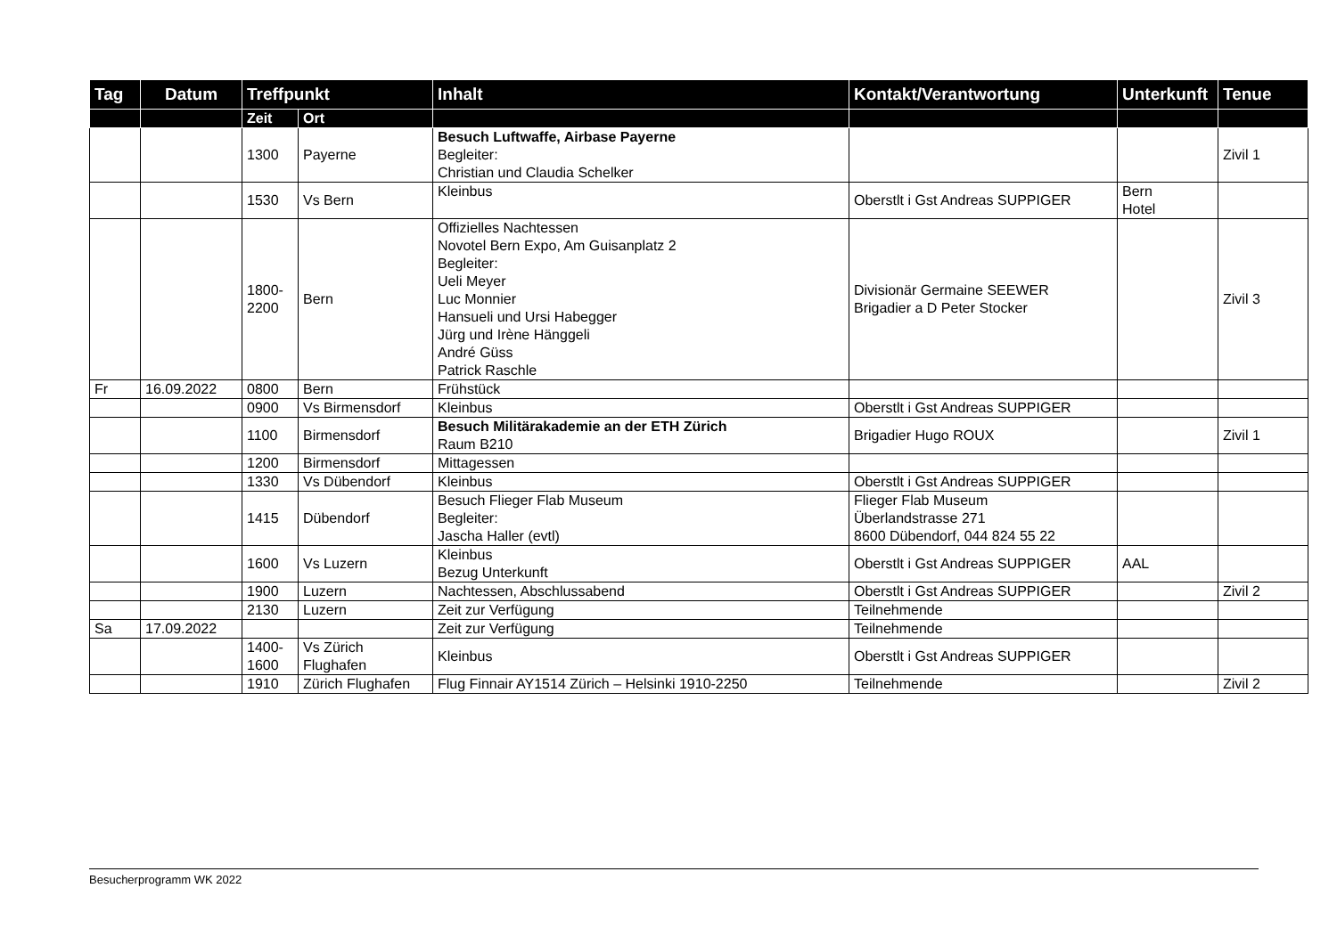| Tag | Datum | Treffpunkt | | Inhalt | Kontakt/Verantwortung | Unterkunft | Tenue |
| --- | --- | --- | --- | --- | --- | --- | --- |
| | | Zeit | Ort | | | | |
| | | 1300 | Payerne | Besuch Luftwaffe, Airbase Payerne Begleiter: Christian und Claudia Schelker | | | Zivil 1 |
| | | 1530 | Vs Bern | Kleinbus | Oberstlt i Gst Andreas SUPPIGER | Bern Hotel | |
| | | 1800- 2200 | Bern | Offizielles Nachtessen Novotel Bern Expo, Am Guisanplatz 2 Begleiter: Ueli Meyer Luc Monnier Hansueli und Ursi Habegger Jürg und Irène Hänggeli André Güss Patrick Raschle | Divisionär Germaine SEEWER Brigadier a D Peter Stocker | | Zivil 3 |
| Fr | 16.09.2022 | 0800 | Bern | Frühstück | | | |
| | | 0900 | Vs Birmensdorf | Kleinbus | Oberstlt i Gst Andreas SUPPIGER | | |
| | | 1100 | Birmensdorf | Besuch Militärakademie an der ETH Zürich Raum B210 | Brigadier Hugo ROUX | | Zivil 1 |
| | | 1200 | Birmensdorf | Mittagessen | | | |
| | | 1330 | Vs Dübendorf | Kleinbus | Oberstlt i Gst Andreas SUPPIGER | | |
| | | 1415 | Dübendorf | Besuch Flieger Flab Museum Begleiter: Jascha Haller (evtl) | Flieger Flab Museum Überlandstrasse 271 8600 Dübendorf, 044 824 55 22 | | |
| | | 1600 | Vs Luzern | Kleinbus Bezug Unterkunft | Oberstlt i Gst Andreas SUPPIGER | AAL | |
| | | 1900 | Luzern | Nachtessen, Abschlussabend | Oberstlt i Gst Andreas SUPPIGER | | Zivil 2 |
| | | 2130 | Luzern | Zeit zur Verfügung | Teilnehmende | | |
| Sa | 17.09.2022 | | | Zeit zur Verfügung | Teilnehmende | | |
| | | 1400- 1600 | Vs Zürich Flughafen | Kleinbus | Oberstlt i Gst Andreas SUPPIGER | | |
| | | 1910 | Zürich Flughafen | Flug Finnair AY1514 Zürich – Helsinki 1910-2250 | Teilnehmende | | Zivil 2 |
Besucherprogramm WK 2022